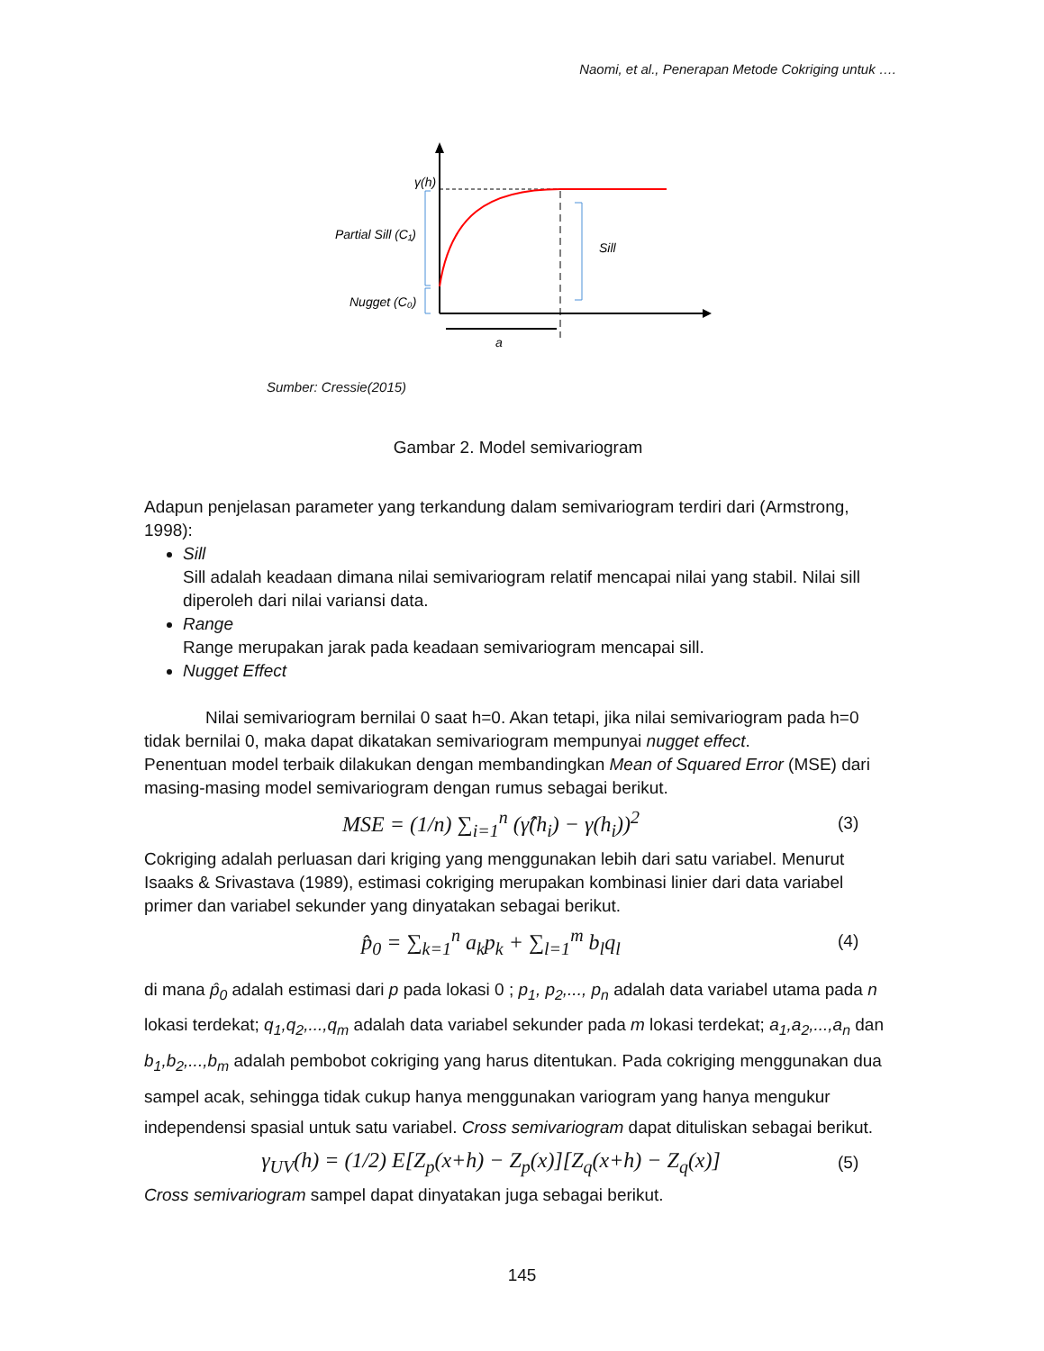Naomi, et al., Penerapan Metode Cokriging untuk ….
γ(h)
Partial Sill (C₁)
Nugget (C₀)
Sill
a
Sumber: Cressie(2015)
Gambar 2. Model semivariogram
Adapun penjelasan parameter yang terkandung dalam semivariogram terdiri dari (Armstrong, 1998):
Sill
Sill adalah keadaan dimana nilai semivariogram relatif mencapai nilai yang stabil. Nilai sill diperoleh dari nilai variansi data.
Range
Range merupakan jarak pada keadaan semivariogram mencapai sill.
Nugget Effect
Nilai semivariogram bernilai 0 saat h=0. Akan tetapi, jika nilai semivariogram pada h=0 tidak bernilai 0, maka dapat dikatakan semivariogram mempunyai nugget effect.
Penentuan model terbaik dilakukan dengan membandingkan Mean of Squared Error (MSE) dari masing-masing model semivariogram dengan rumus sebagai berikut.
MSE = (1/n) ∑<sub>i=1</sub><sup>n</sup> (γ̂(h<sub>i</sub>) − γ(h<sub>i</sub>))<sup>2</sup> (3)
Cokriging adalah perluasan dari kriging yang menggunakan lebih dari satu variabel. Menurut Isaaks & Srivastava (1989), estimasi cokriging merupakan kombinasi linier dari data variabel primer dan variabel sekunder yang dinyatakan sebagai berikut.
p̂<sub>0</sub> = ∑<sub>k=1</sub><sup>n</sup> a<sub>k</sub>p<sub>k</sub> + ∑<sub>l=1</sub><sup>m</sup> b<sub>l</sub>q<sub>l</sub> (4)
di mana p̂<sub>0</sub> adalah estimasi dari p pada lokasi 0 ; p<sub>1</sub>, p<sub>2</sub>,..., p<sub>n</sub> adalah data variabel utama pada n lokasi terdekat; q<sub>1</sub>,q<sub>2</sub>,...,q<sub>m</sub> adalah data variabel sekunder pada m lokasi terdekat; a<sub>1</sub>,a<sub>2</sub>,...,a<sub>n</sub> dan b<sub>1</sub>,b<sub>2</sub>,...,b<sub>m</sub> adalah pembobot cokriging yang harus ditentukan. Pada cokriging menggunakan dua sampel acak, sehingga tidak cukup hanya menggunakan variogram yang hanya mengukur independensi spasial untuk satu variabel. Cross semivariogram dapat dituliskan sebagai berikut.
γ<sub>UV</sub>(h) = (1/2) E[Z<sub>p</sub>(x+h) − Z<sub>p</sub>(x)][Z<sub>q</sub>(x+h) − Z<sub>q</sub>(x)] (5)
Cross semivariogram sampel dapat dinyatakan juga sebagai berikut.
145